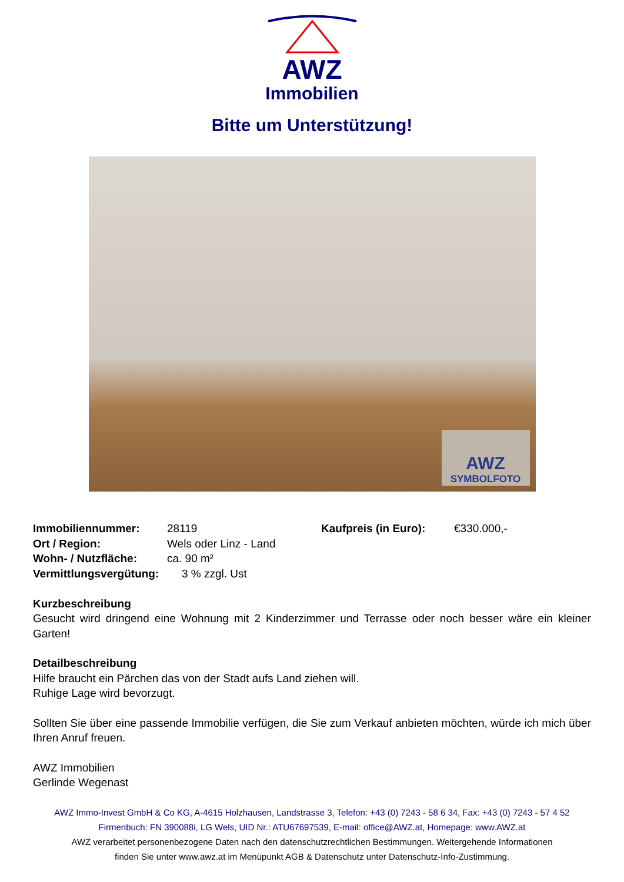AWZ
Immobilien
Bitte um Unterstützung!
AWZ
SYMBOLFOTO
Immobiliennummer: 28119 Kaufpreis (in Euro): €330.000,-
Ort / Region: Wels oder Linz - Land
Wohn- / Nutzfläche: ca. 90 m²
Vermittlungsvergütung: 3 % zzgl. Ust
Kurzbeschreibung
Gesucht wird dringend eine Wohnung mit 2 Kinderzimmer und Terrasse oder noch besser wäre ein kleiner Garten!
Detailbeschreibung
Hilfe braucht ein Pärchen das von der Stadt aufs Land ziehen will.
Ruhige Lage wird bevorzugt.
Sollten Sie über eine passende Immobilie verfügen, die Sie zum Verkauf anbieten möchten, würde ich mich über Ihren Anruf freuen.
AWZ Immobilien
Gerlinde Wegenast
AWZ Immo-Invest GmbH & Co KG, A-4615 Holzhausen, Landstrasse 3, Telefon: +43 (0) 7243 - 58 6 34, Fax: +43 (0) 7243 - 57 4 52
Firmenbuch: FN 390088i, LG Wels, UID Nr.: ATU67697539, E-mail: office@AWZ.at, Homepage: www.AWZ.at
AWZ verarbeitet personenbezogene Daten nach den datenschutzrechtlichen Bestimmungen. Weitergehende Informationen
finden Sie unter www.awz.at im Menüpunkt AGB & Datenschutz unter Datenschutz-Info-Zustimmung.